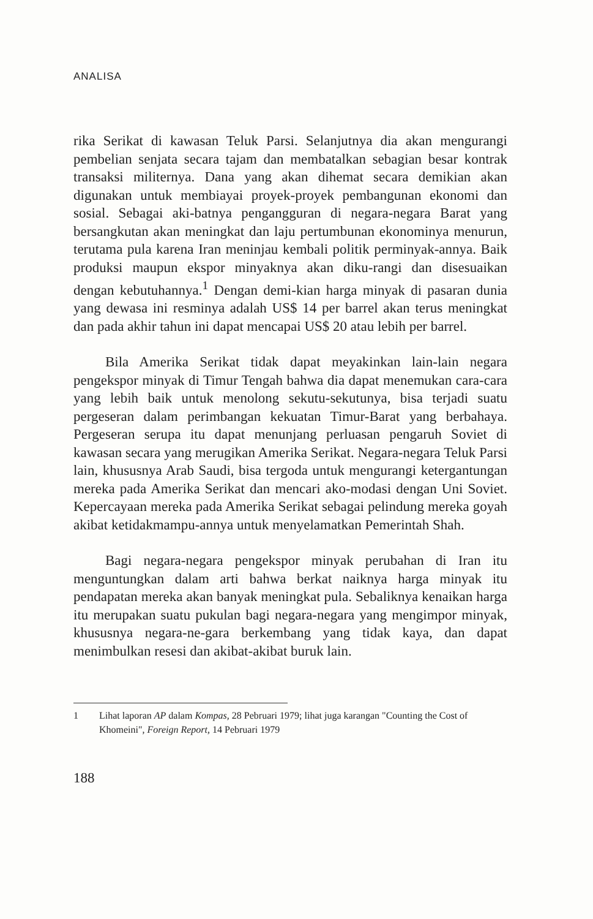ANALISA
rika Serikat di kawasan Teluk Parsi. Selanjutnya dia akan mengurangi pembelian senjata secara tajam dan membatalkan sebagian besar kontrak transaksi militernya. Dana yang akan dihemat secara demikian akan digunakan untuk membiayai proyek-proyek pembangunan ekonomi dan sosial. Sebagai aki-batnya pengangguran di negara-negara Barat yang bersangkutan akan meningkat dan laju pertumbunan ekonominya menurun, terutama pula karena Iran meninjau kembali politik perminyak-annya. Baik produksi maupun ekspor minyaknya akan diku-rangi dan disesuaikan dengan kebutuhannya.<sup>1</sup> Dengan demi-kian harga minyak di pasaran dunia yang dewasa ini resminya adalah US$ 14 per barrel akan terus meningkat dan pada akhir tahun ini dapat mencapai US$ 20 atau lebih per barrel.
Bila Amerika Serikat tidak dapat meyakinkan lain-lain negara pengekspor minyak di Timur Tengah bahwa dia dapat menemukan cara-cara yang lebih baik untuk menolong sekutu-sekutunya, bisa terjadi suatu pergeseran dalam perimbangan kekuatan Timur-Barat yang berbahaya. Pergeseran serupa itu dapat menunjang perluasan pengaruh Soviet di kawasan secara yang merugikan Amerika Serikat. Negara-negara Teluk Parsi lain, khususnya Arab Saudi, bisa tergoda untuk mengurangi ketergantungan mereka pada Amerika Serikat dan mencari ako-modasi dengan Uni Soviet. Kepercayaan mereka pada Amerika Serikat sebagai pelindung mereka goyah akibat ketidakmampu-annya untuk menyelamatkan Pemerintah Shah.
Bagi negara-negara pengekspor minyak perubahan di Iran itu menguntungkan dalam arti bahwa berkat naiknya harga minyak itu pendapatan mereka akan banyak meningkat pula. Sebaliknya kenaikan harga itu merupakan suatu pukulan bagi negara-negara yang mengimpor minyak, khususnya negara-ne-gara berkembang yang tidak kaya, dan dapat menimbulkan resesi dan akibat-akibat buruk lain.
1 Lihat laporan AP dalam Kompas, 28 Pebruari 1979; lihat juga karangan "Counting the Cost of Khomeini", Foreign Report, 14 Pebruari 1979
188